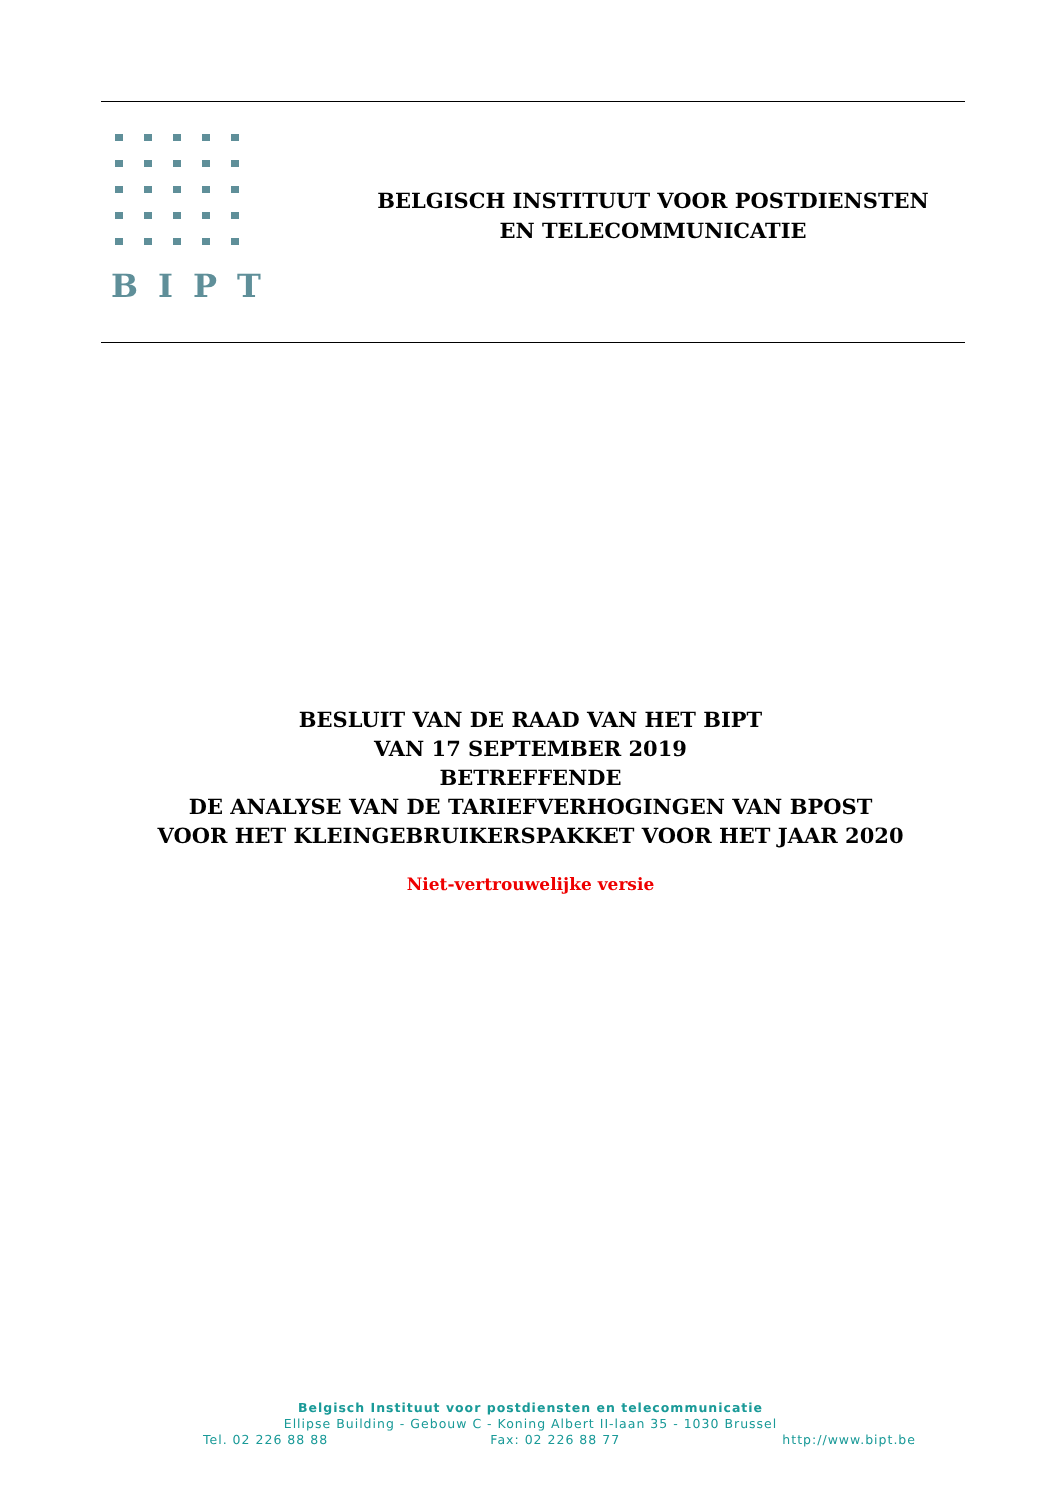BIPT
BELGISCH INSTITUUT VOOR POSTDIENSTEN
EN TELECOMMUNICATIE
BESLUIT VAN DE RAAD VAN HET BIPT
VAN 17 SEPTEMBER 2019
BETREFFENDE
DE ANALYSE VAN DE TARIEFVERHOGINGEN VAN BPOST
VOOR HET KLEINGEBRUIKERSPAKKET VOOR HET JAAR 2020
Niet-vertrouwelijke versie
Belgisch Instituut voor postdiensten en telecommunicatie
Ellipse Building - Gebouw C - Koning Albert II-laan 35 - 1030 Brussel
Tel. 02 226 88 88 Fax: 02 226 88 77 http://www.bipt.be